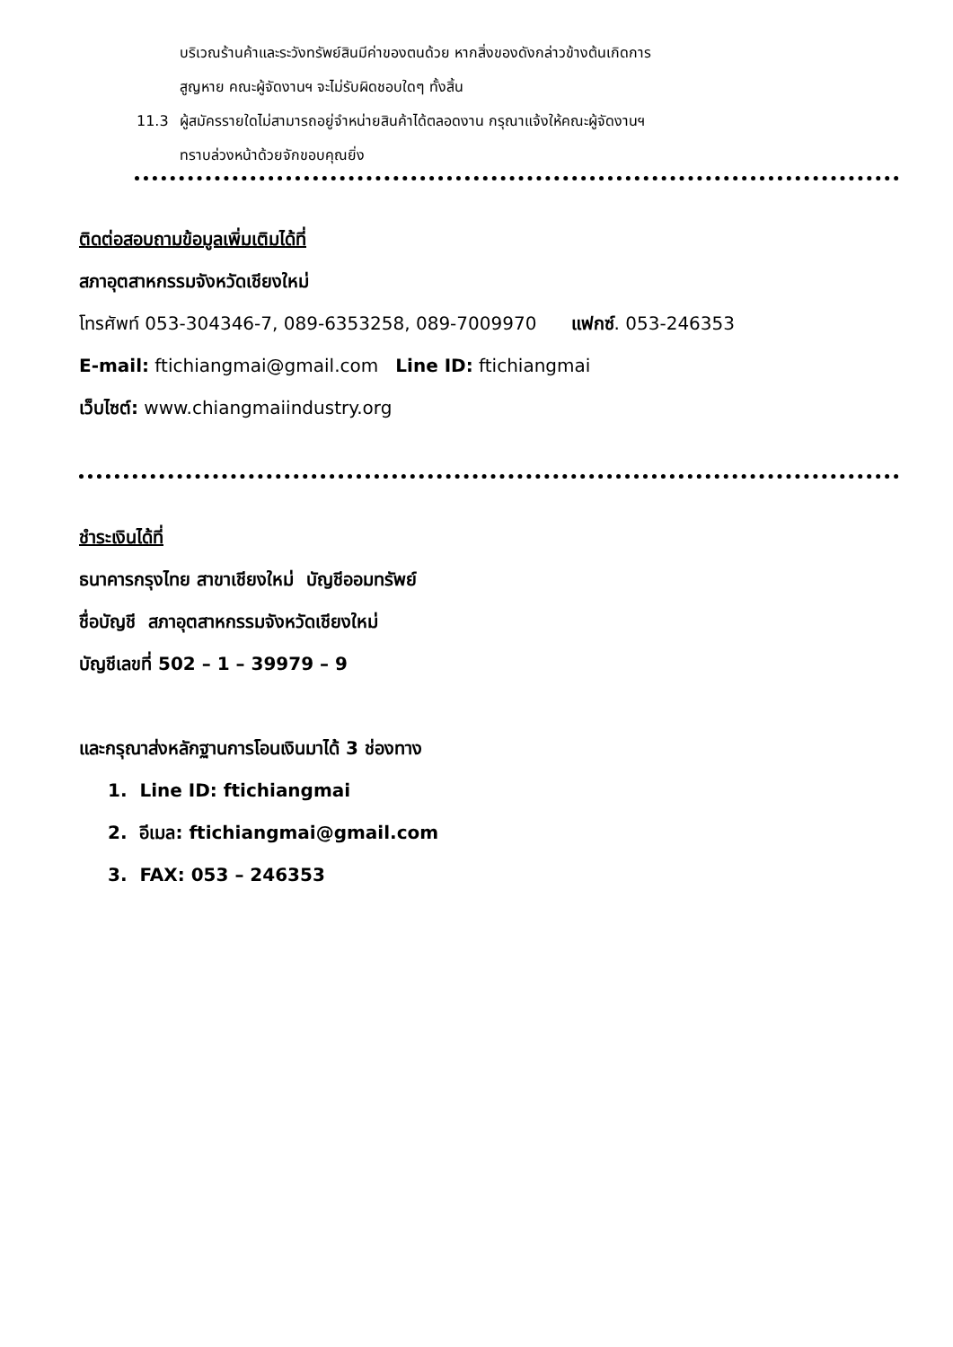บริเวณร้านค้าและระวังทรัพย์สินมีค่าของตนด้วย หากสิ่งของดังกล่าวข้างต้นเกิดการ
สูญหาย คณะผู้จัดงานฯ จะไม่รับผิดชอบใดๆ ทั้งสิ้น
11.3 ผู้สมัครรายใดไม่สามารถอยู่จำหน่ายสินค้าได้ตลอดงาน กรุณาแจ้งให้คณะผู้จัดงานฯ
ทราบล่วงหน้าด้วยจักขอบคุณยิ่ง
ติดต่อสอบถามข้อมูลเพิ่มเติมได้ที่
สภาอุตสาหกรรมจังหวัดเชียงใหม่
โทรศัพท์ 053-304346-7, 089-6353258, 089-7009970 แฟกซ์. 053-246353
E-mail: ftichiangmai@gmail.com Line ID: ftichiangmai
เว็บไซต์: www.chiangmaiindustry.org
ชำระเงินได้ที่
ธนาคารกรุงไทย สาขาเชียงใหม่ บัญชีออมทรัพย์
ชื่อบัญชี สภาอุตสาหกรรมจังหวัดเชียงใหม่
บัญชีเลขที่ 502 – 1 – 39979 – 9
และกรุณาส่งหลักฐานการโอนเงินมาได้ 3 ช่องทาง
1. Line ID: ftichiangmai
2. อีเมล: ftichiangmai@gmail.com
3. FAX: 053 – 246353